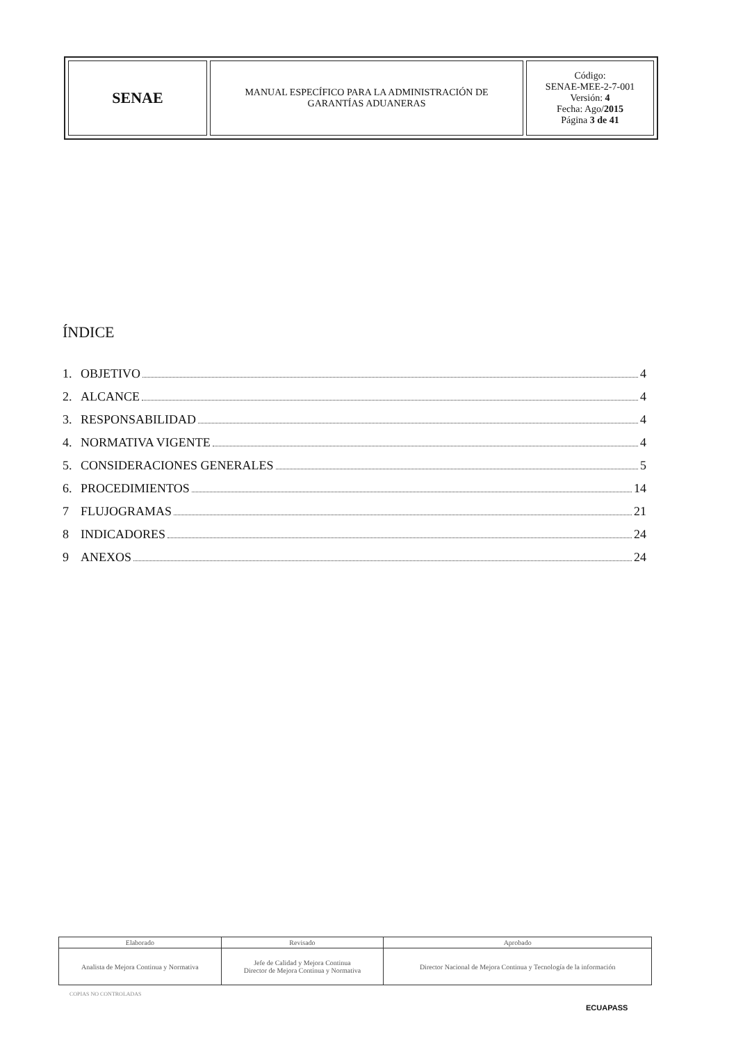| SENAE | MANUAL ESPECÍFICO PARA LA ADMINISTRACIÓN DE GARANTÍAS ADUANERAS | Código: SENAE-MEE-2-7-001 Versión: 4 Fecha: Ago/ 2015 Página 3 de 41 |
ÍNDICE
1. OBJETIVO 4
2. ALCANCE 4
3. RESPONSABILIDAD 4
4. NORMATIVA VIGENTE 4
5. CONSIDERACIONES GENERALES 5
6. PROCEDIMIENTOS 14
7 FLUJOGRAMAS 21
8 INDICADORES 24
9 ANEXOS 24
| Elaborado | Revisado | Aprobado |
| Analista de Mejora Continua y Normativa | Jefe de Calidad y Mejora Continua Director de Mejora Continua y Normativa | Director Nacional de Mejora Continua y Tecnología de la información |
COPIAS NO CONTROLADAS
ECUAPASS